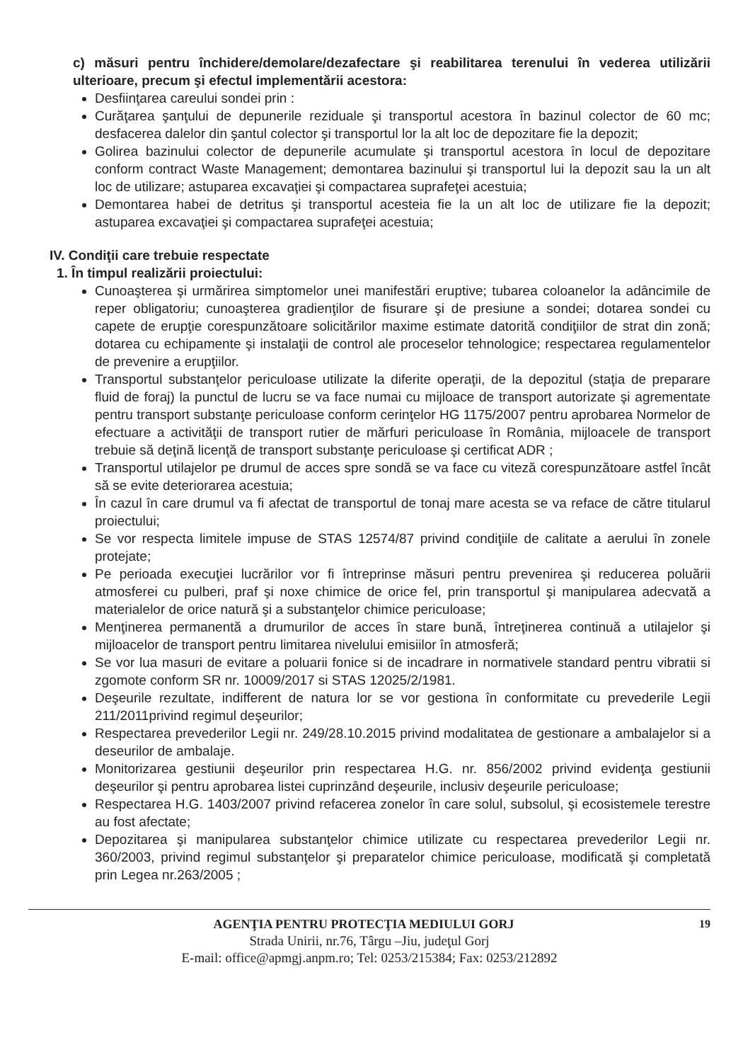c) măsuri pentru închidere/demolare/dezafectare şi reabilitarea terenului în vederea utilizării ulterioare, precum şi efectul implementării acestora:
Desfiinţarea careului sondei prin :
Curăţarea şanţului de depunerile reziduale şi transportul acestora în bazinul colector de 60 mc; desfacerea dalelor din şantul colector şi transportul lor la alt loc de depozitare fie la depozit;
Golirea bazinului colector de depunerile acumulate şi transportul acestora în locul de depozitare conform contract Waste Management; demontarea bazinului şi transportul lui la depozit sau la un alt loc de utilizare; astuparea excavaţiei şi compactarea suprafeţei acestuia;
Demontarea habei de detritus şi transportul acesteia fie la un alt loc de utilizare fie la depozit; astuparea excavaţiei şi compactarea suprafeţei acestuia;
IV. Condiţii care trebuie respectate
1. În timpul realizării proiectului:
Cunoaşterea şi urmărirea simptomelor unei manifestări eruptive; tubarea coloanelor la adâncimile de reper obligatoriu; cunoaşterea gradienţilor de fisurare şi de presiune a sondei; dotarea sondei cu capete de erupţie corespunzătoare solicitărilor maxime estimate datorită condiţiilor de strat din zonă; dotarea cu echipamente şi instalaţii de control ale proceselor tehnologice; respectarea regulamentelor de prevenire a erupţiilor.
Transportul substanţelor periculoase utilizate la diferite operaţii, de la depozitul (staţia de preparare fluid de foraj) la punctul de lucru se va face numai cu mijloace de transport autorizate şi agrementate pentru transport substanţe periculoase conform cerinţelor HG 1175/2007 pentru aprobarea Normelor de efectuare a activităţii de transport rutier de mărfuri periculoase în România, mijloacele de transport trebuie să deţină licenţă de transport substanţe periculoase şi certificat ADR ;
Transportul utilajelor pe drumul de acces spre sondă se va face cu viteză corespunzătoare astfel încât să se evite deteriorarea acestuia;
În cazul în care drumul va fi afectat de transportul de tonaj mare acesta se va reface de către titularul proiectului;
Se vor respecta limitele impuse de STAS 12574/87 privind condiţiile de calitate a aerului în zonele protejate;
Pe perioada execuţiei lucrărilor vor fi întreprinse măsuri pentru prevenirea şi reducerea poluării atmosferei cu pulberi, praf şi noxe chimice de orice fel, prin transportul şi manipularea adecvată a materialelor de orice natură şi a substanţelor chimice periculoase;
Menţinerea permanentă a drumurilor de acces în stare bună, întreţinerea continuă a utilajelor şi mijloacelor de transport pentru limitarea nivelului emisiilor în atmosferă;
Se vor lua masuri de evitare a poluarii fonice si de incadrare in normativele standard pentru vibratii si zgomote conform SR nr. 10009/2017 si STAS 12025/2/1981.
Deşeurile rezultate, indifferent de natura lor se vor gestiona în conformitate cu prevederile Legii 211/2011privind regimul deşeurilor;
Respectarea prevederilor Legii nr. 249/28.10.2015 privind modalitatea de gestionare a ambalajelor si a deseurilor de ambalaje.
Monitorizarea gestiunii deşeurilor prin respectarea H.G. nr. 856/2002 privind evidenţa gestiunii deşeurilor şi pentru aprobarea listei cuprinzând deşeurile, inclusiv deşeurile periculoase;
Respectarea H.G. 1403/2007 privind refacerea zonelor în care solul, subsolul, şi ecosistemele terestre au fost afectate;
Depozitarea şi manipularea substanţelor chimice utilizate cu respectarea prevederilor Legii nr. 360/2003, privind regimul substanţelor şi preparatelor chimice periculoase, modificată şi completată prin Legea nr.263/2005 ;
AGENŢIA PENTRU PROTECŢIA MEDIULUI GORJ 19
Strada Unirii, nr.76, Târgu –Jiu, judeţul Gorj
E-mail: office@apmgj.anpm.ro; Tel: 0253/215384; Fax: 0253/212892